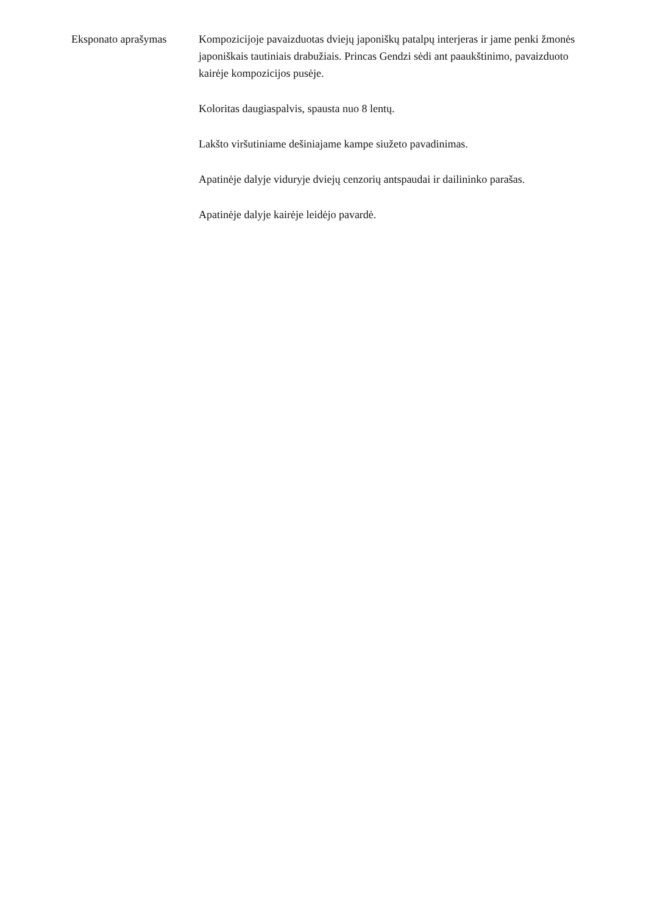Eksponato aprašymas Kompozicijoje pavaizduotas dviejų japoniškų patalpų interjeras ir jame penki žmonės japoniškais tautiniais drabužiais. Princas Gendzi sėdi ant paaukštinimo, pavaizduoto kairėje kompozicijos pusėje.
Koloritas daugiaspalvis, spausta nuo 8 lentų.
Lakšto viršutiniame dešiniajame kampe siužeto pavadinimas.
Apatinėje dalyje viduryje dviejų cenzorių antspaudai ir dailininko parašas.
Apatinėje dalyje kairėje leidėjo pavardė.